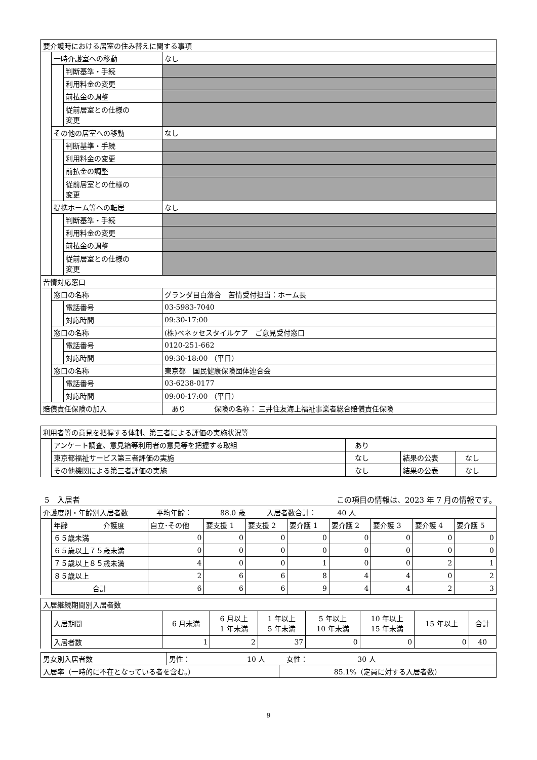| 要介護時における居室の住み替えに関する事項 | | | |
| | 一時介護室への移動 | | なし |
| | | 判断基準・手続 | |
| | | 利用料金の変更 | |
| | | 前払金の調整 | |
| | | 従前居室との仕様の 変更 | |
| | その他の居室への移動 | | なし |
| | | 判断基準・手続 | |
| | | 利用料金の変更 | |
| | | 前払金の調整 | |
| | | 従前居室との仕様の 変更 | |
| | 提携ホーム等への転居 | | なし |
| | | 判断基準・手続 | |
| | | 利用料金の変更 | |
| | | 前払金の調整 | |
| | | 従前居室との仕様の 変更 | |
| 苦情対応窓口 | | | |
| | 窓口の名称 | | グランダ目白落合 苦情受付担当：ホーム長 |
| | | 電話番号 | 03-5983-7040 |
| | | 対応時間 | 09:30-17:00 |
| | 窓口の名称 | | (株)ベネッセスタイルケア ご意見受付窓口 |
| | | 電話番号 | 0120-251-662 |
| | | 対応時間 | 09:30-18:00 （平日） |
| | 窓口の名称 | | 東京都 国民健康保険団体連合会 |
| | | 電話番号 | 03-6238-0177 |
| | | 対応時間 | 09:00-17:00 （平日） |
| 賠償責任保険の加入 | | | あり 保険の名称： 三井住友海上福祉事業者総合賠償責任保険 |
| 利用者等の意見を把握する体制、第三者による評価の実施状況等 | | | | |
| | アンケート調査、意見箱等利用者の意見等を把握する取組 | あり | | |
| | 東京都福祉サービス第三者評価の実施 | なし | 結果の公表 | なし |
| | その他機関による第三者評価の実施 | なし | 結果の公表 | なし |
5　入居者 この項目の情報は、2023 年 7 月の情報です。
| 介護度別・年齢別入居者数 平均年齢： 88.0 歳 入居者数合計： 40 人 | | | | | | | | | |
| | 年齢 介護度 | 自立･その他 | 要支援 1 | 要支援 2 | 要介護 1 | 要介護 2 | 要介護 3 | 要介護 4 | 要介護 5 |
| | ６５歳未満 | 0 | 0 | 0 | 0 | 0 | 0 | 0 | 0 |
| | ６５歳以上７５歳未満 | 0 | 0 | 0 | 0 | 0 | 0 | 0 | 0 |
| | ７５歳以上８５歳未満 | 4 | 0 | 0 | 1 | 0 | 0 | 2 | 1 |
| | ８５歳以上 | 2 | 6 | 6 | 8 | 4 | 4 | 0 | 2 |
| | 合計 | 6 | 6 | 6 | 9 | 4 | 4 | 2 | 3 |
| 入居継続期間別入居者数 | | | | | | | | |
| | 入居期間 | 6 月未満 | 6 月以上 1 年未満 | 1 年以上 5 年未満 | 5 年以上 10 年未満 | 10 年以上 15 年未満 | 15 年以上 | 合計 |
| | 入居者数 | 1 | 2 | 37 | 0 | 0 | 0 | 40 |
| 男女別入居者数 | 男性： 10 人 女性： 30 人 | |
| 入居率（一時的に不在となっている者を含む。） | | 85.1%（定員に対する入居者数） |
9